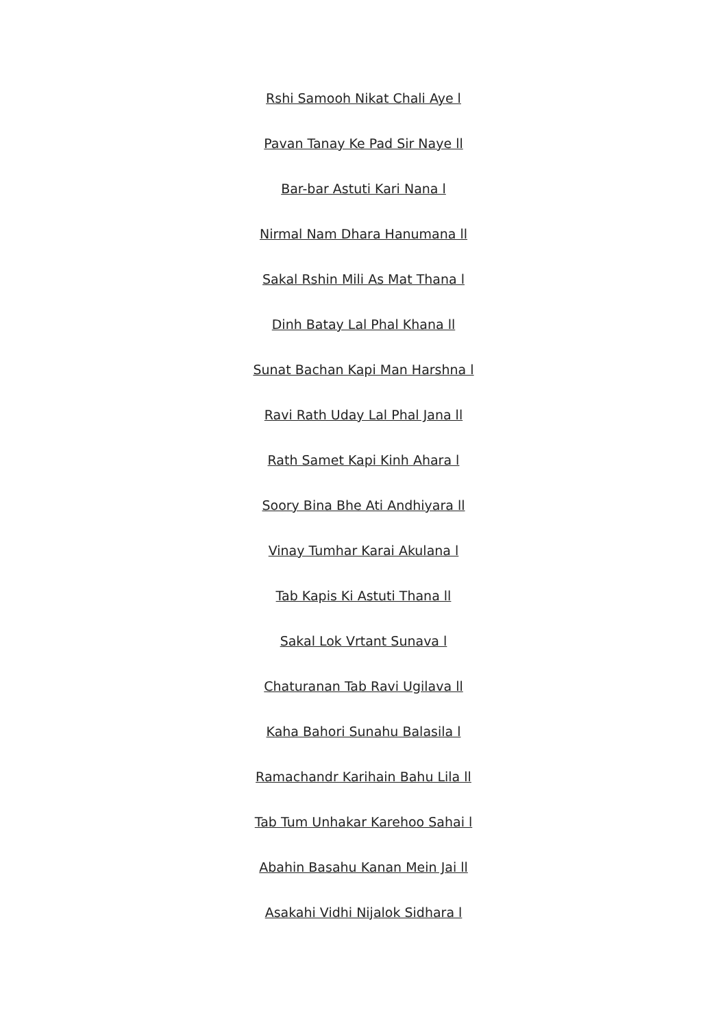Rshi Samooh Nikat Chali Aye l
Pavan Tanay Ke Pad Sir Naye ll
Bar-bar Astuti Kari Nana l
Nirmal Nam Dhara Hanumana ll
Sakal Rshin Mili As Mat Thana l
Dinh Batay Lal Phal Khana ll
Sunat Bachan Kapi Man Harshna l
Ravi Rath Uday Lal Phal Jana ll
Rath Samet Kapi Kinh Ahara l
Soory Bina Bhe Ati Andhiyara ll
Vinay Tumhar Karai Akulana l
Tab Kapis Ki Astuti Thana ll
Sakal Lok Vrtant Sunava l
Chaturanan Tab Ravi Ugilava ll
Kaha Bahori Sunahu Balasila l
Ramachandr Karihain Bahu Lila ll
Tab Tum Unhakar Karehoo Sahai l
Abahin Basahu Kanan Mein Jai ll
Asakahi Vidhi Nijalok Sidhara l